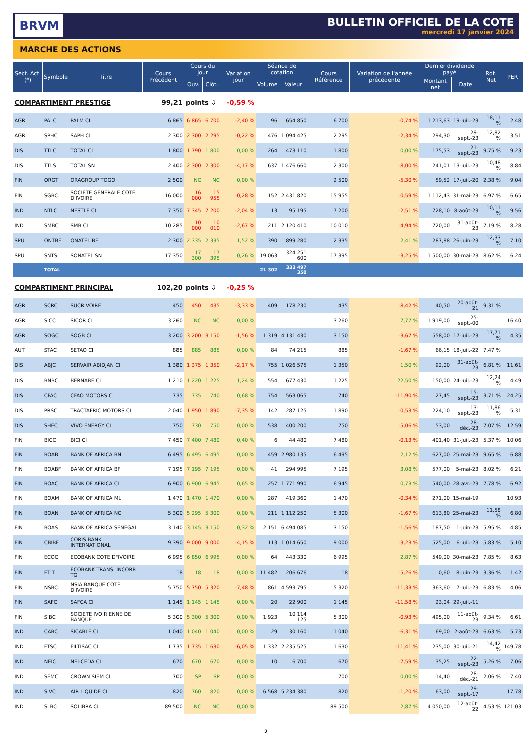BRVM
BULLETIN OFFICIEL DE LA COTE
mercredi 17 janvier 2024
MARCHE DES ACTIONS
| Sect. Act. (*) | Symbole | Titre | Cours Précédent | Cours du jour | | Variation jour | Séance de cotation | | Cours Référence | Variation de l'année précédente | Dernier dividende payé | | Rdt. Net | PER |
| --- | --- | --- | --- | --- | --- | --- | --- | --- | --- | --- | --- | --- | --- | --- |
| | | | | Ouv. | Clôt. | | Volume | Valeur | | | Montant net | Date | | |
| COMPARTIMENT PRESTIGE | | | 99,21 | points ⇩ | | -0,59 % | | | | | | | | |
| AGR | PALC | PALM CI | 6 865 | 6 865 | 6 700 | -2,40 % | 96 | 654 850 | 6 700 | -0,74 % | 1 213,63 | 19-juil.-23 | 18,11 % | 2,48 |
| AGR | SPHC | SAPH CI | 2 300 | 2 300 | 2 295 | -0,22 % | 476 | 1 094 425 | 2 295 | -2,34 % | 294,30 | 29-sept.-23 | 12,82 % | 3,51 |
| DIS | TTLC | TOTAL CI | 1 800 | 1 790 | 1 800 | 0,00 % | 264 | 473 110 | 1 800 | 0,00 % | 175,53 | 21-sept.-23 | 9,75 % | 9,23 |
| DIS | TTLS | TOTAL SN | 2 400 | 2 300 | 2 300 | -4,17 % | 637 | 1 476 660 | 2 300 | -8,00 % | 241,01 | 13-juil.-23 | 10,48 % | 8,84 |
| FIN | ORGT | ORAGROUP TOGO | 2 500 | NC | NC | 0,00 % | | | 2 500 | -5,30 % | 59,52 | 17-juil.-20 | 2,38 % | 9,04 |
| FIN | SGBC | SOCIETE GENERALE COTE D'IVOIRE | 16 000 | 16 000 | 15 955 | -0,28 % | 152 | 2 431 820 | 15 955 | -0,59 % | 1 112,43 | 31-mai-23 | 6,97 % | 6,65 |
| IND | NTLC | NESTLE CI | 7 350 | 7 345 | 7 200 | -2,04 % | 13 | 95 195 | 7 200 | -2,51 % | 728,10 | 8-août-23 | 10,11 % | 9,56 |
| IND | SMBC | SMB CI | 10 285 | 10 000 | 10 010 | -2,67 % | 211 | 2 120 410 | 10 010 | -4,94 % | 720,00 | 31-août-23 | 7,19 % | 8,28 |
| SPU | ONTBF | ONATEL BF | 2 300 | 2 335 | 2 335 | 1,52 % | 390 | 899 280 | 2 335 | 2,41 % | 287,88 | 26-juin-23 | 12,33 % | 7,10 |
| SPU | SNTS | SONATEL SN | 17 350 | 17 300 | 17 395 | 0,26 % | 19 063 | 324 251 600 | 17 395 | -3,25 % | 1 500,00 | 30-mai-23 | 8,62 % | 6,24 |
| | TOTAL | | | | | | 21 302 | 333 497 350 | | | | | | |
| COMPARTIMENT PRINCIPAL | | | 102,20 | points ⇩ | | -0,25 % | | | | | | | | |
| AGR | SCRC | SUCRIVOIRE | 450 | 450 | 435 | -3,33 % | 409 | 178 230 | 435 | -8,42 % | 40,50 | 20-août-21 | 9,31 % | |
| AGR | SICC | SICOR CI | 3 260 | NC | NC | 0,00 % | | | 3 260 | 7,77 % | 1 919,00 | 25-sept.-00 | | 16,40 |
| AGR | SOGC | SOGB CI | 3 200 | 3 200 | 3 150 | -1,56 % | 1 319 | 4 131 430 | 3 150 | -3,67 % | 558,00 | 17-juil.-23 | 17,71 % | 4,35 |
| AUT | STAC | SETAO CI | 885 | 885 | 885 | 0,00 % | 84 | 74 215 | 885 | -1,67 % | 66,15 | 18-juil.-22 | 7,47 % | |
| DIS | ABJC | SERVAIR ABIDJAN CI | 1 380 | 1 375 | 1 350 | -2,17 % | 755 | 1 026 575 | 1 350 | 1,50 % | 92,00 | 31-août-23 | 6,81 % | 11,61 |
| DIS | BNBC | BERNABE CI | 1 210 | 1 220 | 1 225 | 1,24 % | 554 | 677 430 | 1 225 | 22,50 % | 150,00 | 24-juil.-23 | 12,24 % | 4,49 |
| DIS | CFAC | CFAO MOTORS CI | 735 | 735 | 740 | 0,68 % | 754 | 563 065 | 740 | -11,90 % | 27,45 | 15-sept.-23 | 3,71 % | 24,25 |
| DIS | PRSC | TRACTAFRIC MOTORS CI | 2 040 | 1 950 | 1 890 | -7,35 % | 142 | 287 125 | 1 890 | -0,53 % | 224,10 | 13-sept.-23 | 11,86 % | 5,31 |
| DIS | SHEC | VIVO ENERGY CI | 750 | 730 | 750 | 0,00 % | 538 | 400 200 | 750 | -5,06 % | 53,00 | 28-déc.-23 | 7,07 % | 12,59 |
| FIN | BICC | BICI CI | 7 450 | 7 400 | 7 480 | 0,40 % | 6 | 44 480 | 7 480 | -0,13 % | 401,40 | 31-juil.-23 | 5,37 % | 10,06 |
| FIN | BOAB | BANK OF AFRICA BN | 6 495 | 6 495 | 6 495 | 0,00 % | 459 | 2 980 135 | 6 495 | 2,12 % | 627,00 | 25-mai-23 | 9,65 % | 6,88 |
| FIN | BOABF | BANK OF AFRICA BF | 7 195 | 7 195 | 7 195 | 0,00 % | 41 | 294 995 | 7 195 | 3,08 % | 577,00 | 5-mai-23 | 8,02 % | 6,21 |
| FIN | BOAC | BANK OF AFRICA CI | 6 900 | 6 900 | 6 945 | 0,65 % | 257 | 1 771 990 | 6 945 | 0,73 % | 540,00 | 28-avr.-23 | 7,78 % | 6,92 |
| FIN | BOAM | BANK OF AFRICA ML | 1 470 | 1 470 | 1 470 | 0,00 % | 287 | 419 360 | 1 470 | -0,34 % | 271,00 | 15-mai-19 | | 10,93 |
| FIN | BOAN | BANK OF AFRICA NG | 5 300 | 5 295 | 5 300 | 0,00 % | 211 | 1 112 250 | 5 300 | -1,67 % | 613,80 | 25-mai-23 | 11,58 % | 6,80 |
| FIN | BOAS | BANK OF AFRICA SENEGAL | 3 140 | 3 145 | 3 150 | 0,32 % | 2 151 | 6 494 085 | 3 150 | -1,56 % | 187,50 | 1-juin-23 | 5,95 % | 4,85 |
| FIN | CBIBF | CORIS BANK INTERNATIONAL | 9 390 | 9 000 | 9 000 | -4,15 % | 113 | 1 014 650 | 9 000 | -3,23 % | 525,00 | 6-juil.-23 | 5,83 % | 5,10 |
| FIN | ECOC | ECOBANK COTE D"IVOIRE | 6 995 | 6 850 | 6 995 | 0,00 % | 64 | 443 330 | 6 995 | 2,87 % | 549,00 | 30-mai-23 | 7,85 % | 8,63 |
| FIN | ETIT | ECOBANK TRANS. INCORP. TG | 18 | 18 | 18 | 0,00 % | 11 482 | 206 676 | 18 | -5,26 % | 0,60 | 8-juin-23 | 3,36 % | 1,42 |
| FIN | NSBC | NSIA BANQUE COTE D'IVOIRE | 5 750 | 5 750 | 5 320 | -7,48 % | 861 | 4 593 795 | 5 320 | -11,33 % | 363,60 | 7-juil.-23 | 6,83 % | 4,06 |
| FIN | SAFC | SAFCA CI | 1 145 | 1 145 | 1 145 | 0,00 % | 20 | 22 900 | 1 145 | -11,58 % | 23,04 | 29-juil.-11 | | |
| FIN | SIBC | SOCIETE IVOIRIENNE DE BANQUE | 5 300 | 5 300 | 5 300 | 0,00 % | 1 923 | 10 114 125 | 5 300 | -0,93 % | 495,00 | 11-août-23 | 9,34 % | 6,61 |
| IND | CABC | SICABLE CI | 1 040 | 1 040 | 1 040 | 0,00 % | 29 | 30 160 | 1 040 | -6,31 % | 69,00 | 2-août-23 | 6,63 % | 5,73 |
| IND | FTSC | FILTISAC CI | 1 735 | 1 735 | 1 630 | -6,05 % | 1 332 | 2 235 525 | 1 630 | -11,41 % | 235,00 | 30-juil.-21 | 14,42 % | 149,78 |
| IND | NEIC | NEI-CEDA CI | 670 | 670 | 670 | 0,00 % | 10 | 6 700 | 670 | -7,59 % | 35,25 | 22-sept.-23 | 5,26 % | 7,06 |
| IND | SEMC | CROWN SIEM CI | 700 | SP | SP | 0,00 % | | | 700 | 0,00 % | 14,40 | 28-déc.-21 | 2,06 % | 7,40 |
| IND | SIVC | AIR LIQUIDE CI | 820 | 760 | 820 | 0,00 % | 6 568 | 5 234 380 | 820 | -1,20 % | 63,00 | 29-sept.-17 | | 17,78 |
| IND | SLBC | SOLIBRA CI | 89 500 | NC | NC | 0,00 % | | | 89 500 | 2,87 % | 4 050,00 | 12-août-22 | 4,53 % | 121,03 |
2